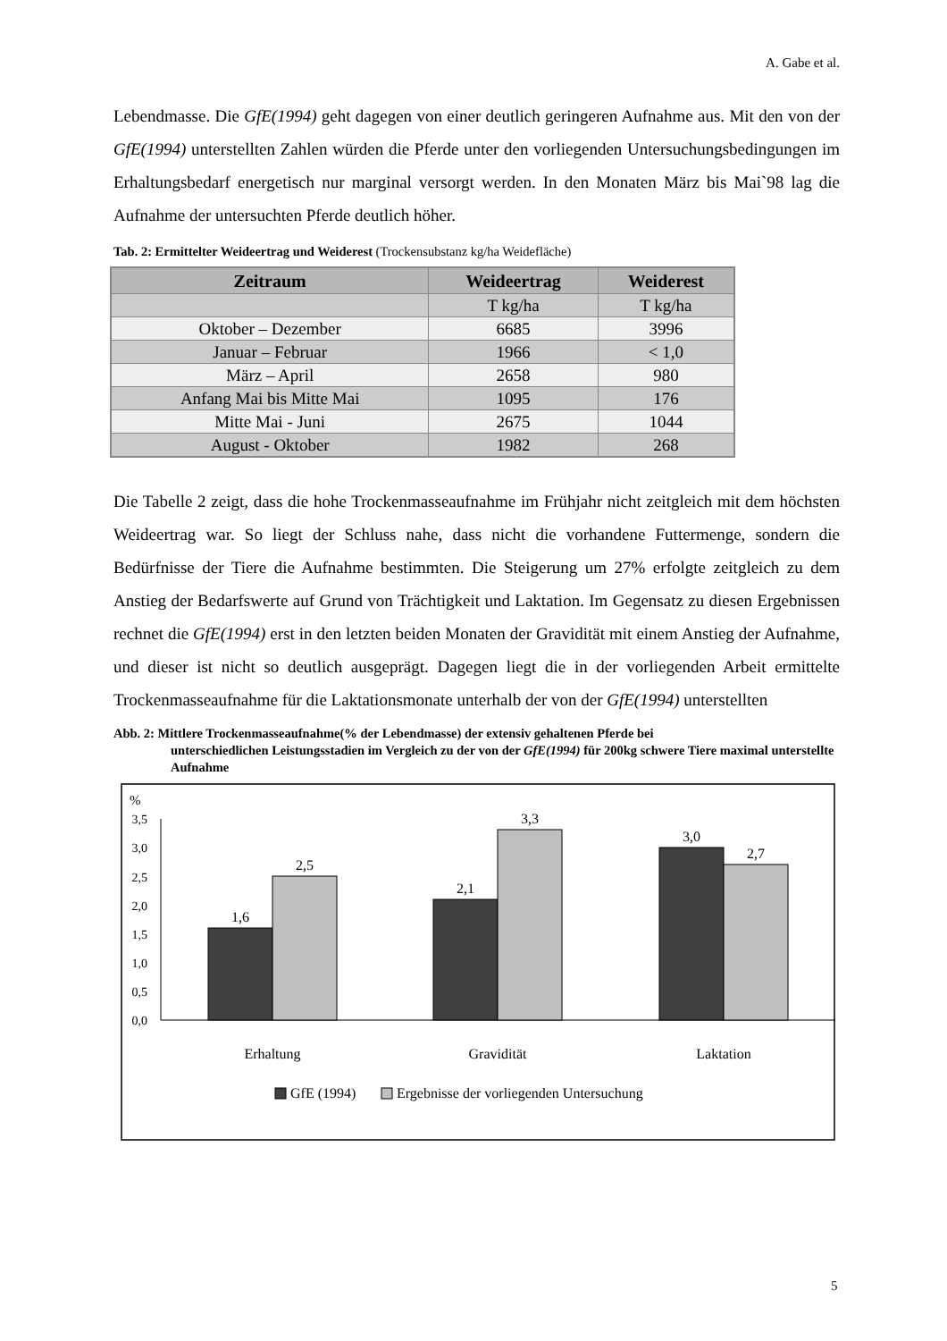A. Gabe et al.
Lebendmasse. Die GfE(1994) geht dagegen von einer deutlich geringeren Aufnahme aus. Mit den von der GfE(1994) unterstellten Zahlen würden die Pferde unter den vorliegenden Untersuchungsbedingungen im Erhaltungsbedarf energetisch nur marginal versorgt werden. In den Monaten März bis Mai`98 lag die Aufnahme der untersuchten Pferde deutlich höher.
Tab. 2: Ermittelter Weideertrag und Weiderest (Trockensubstanz kg/ha Weidefläche)
| Zeitraum | Weideertrag | Weiderest |
| --- | --- | --- |
| | T kg/ha | T kg/ha |
| Oktober – Dezember | 6685 | 3996 |
| Januar – Februar | 1966 | < 1,0 |
| März – April | 2658 | 980 |
| Anfang Mai bis Mitte Mai | 1095 | 176 |
| Mitte Mai - Juni | 2675 | 1044 |
| August - Oktober | 1982 | 268 |
Die Tabelle 2 zeigt, dass die hohe Trockenmasseaufnahme im Frühjahr nicht zeitgleich mit dem höchsten Weideertrag war. So liegt der Schluss nahe, dass nicht die vorhandene Futtermenge, sondern die Bedürfnisse der Tiere die Aufnahme bestimmten. Die Steigerung um 27% erfolgte zeitgleich zu dem Anstieg der Bedarfswerte auf Grund von Trächtigkeit und Laktation. Im Gegensatz zu diesen Ergebnissen rechnet die GfE(1994) erst in den letzten beiden Monaten der Gravidität mit einem Anstieg der Aufnahme, und dieser ist nicht so deutlich ausgeprägt. Dagegen liegt die in der vorliegenden Arbeit ermittelte Trockenmasseaufnahme für die Laktationsmonate unterhalb der von der GfE(1994) unterstellten
Abb. 2: Mittlere Trockenmasseaufnahme(% der Lebendmasse) der extensiv gehaltenen Pferde bei
unterschiedlichen Leistungsstadien im Vergleich zu der von der GfE(1994) für 200kg schwere Tiere maximal unterstellte Aufnahme
%
3,5
3,0
2,5
2,0
1,5
1,0
0,5
0,0
1,6
2,5
2,1
3,3
3,0
2,7
Erhaltung
Gravidität
Laktation
GfE (1994)
Ergebnisse der vorliegenden Untersuchung
5